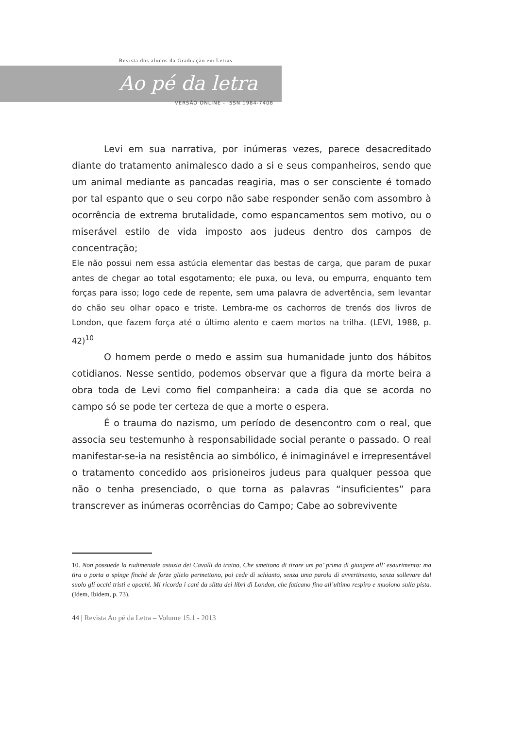Revista dos alunos da Graduação em Letras
Ao pé da letra
VERSÃO ONLINE - ISSN 1984-7408
Levi em sua narrativa, por inúmeras vezes, parece desacreditado diante do tratamento animalesco dado a si e seus companheiros, sendo que um animal mediante as pancadas reagiria, mas o ser consciente é tomado por tal espanto que o seu corpo não sabe responder senão com assombro à ocorrência de extrema brutalidade, como espancamentos sem motivo, ou o miserável estilo de vida imposto aos judeus dentro dos campos de concentração;
Ele não possui nem essa astúcia elementar das bestas de carga, que param de puxar antes de chegar ao total esgotamento; ele puxa, ou leva, ou empurra, enquanto tem forças para isso; logo cede de repente, sem uma palavra de advertência, sem levantar do chão seu olhar opaco e triste. Lembra-me os cachorros de trenós dos livros de London, que fazem força até o último alento e caem mortos na trilha. (LEVI, 1988, p. 42)<sup>10</sup>
O homem perde o medo e assim sua humanidade junto dos hábitos cotidianos. Nesse sentido, podemos observar que a figura da morte beira a obra toda de Levi como fiel companheira: a cada dia que se acorda no campo só se pode ter certeza de que a morte o espera.
É o trauma do nazismo, um período de desencontro com o real, que associa seu testemunho à responsabilidade social perante o passado. O real manifestar-se-ia na resistência ao simbólico, é inimaginável e irrepresentável o tratamento concedido aos prisioneiros judeus para qualquer pessoa que não o tenha presenciado, o que torna as palavras “insuficientes” para transcrever as inúmeras ocorrências do Campo; Cabe ao sobrevivente
10. Non possuede la rudimentale astuzia dei Cavalli da traino, Che smettono di tirare um po’ prima di giungere all’ esaurimento: ma tira o porta o spinge finché de forze glielo permettono, poi cede di schianto, senza uma parola di avvertimento, senza sollevare dal suolo gli occhi tristi e opachi. Mi ricorda i cani da slitta dei libri di London, che faticano fino all’ultimo respiro e muoiono sulla pista. (Idem, Ibidem, p. 73).
44 | Revista Ao pé da Letra – Volume 15.1 - 2013